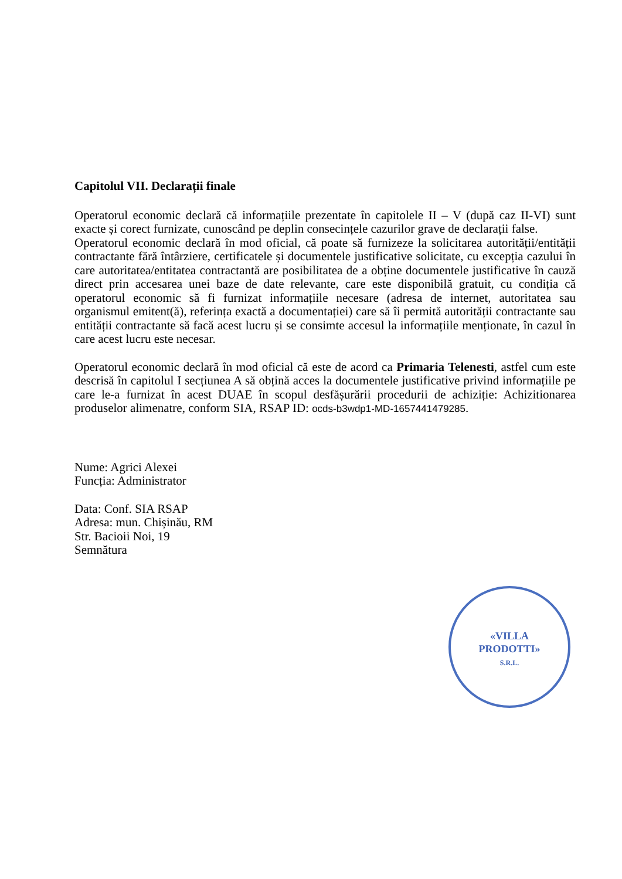Capitolul VII. Declarații finale
Operatorul economic declară că informațiile prezentate în capitolele II – V (după caz II-VI) sunt exacte și corect furnizate, cunoscând pe deplin consecințele cazurilor grave de declarații false.
Operatorul economic declară în mod oficial, că poate să furnizeze la solicitarea autorității/entității contractante fără întârziere, certificatele și documentele justificative solicitate, cu excepția cazului în care autoritatea/entitatea contractantă are posibilitatea de a obține documentele justificative în cauză direct prin accesarea unei baze de date relevante, care este disponibilă gratuit, cu condiția că operatorul economic să fi furnizat informațiile necesare (adresa de internet, autoritatea sau organismul emitent(ă), referința exactă a documentației) care să îi permită autorității contractante sau entității contractante să facă acest lucru și se consimte accesul la informațiile menționate, în cazul în care acest lucru este necesar.
Operatorul economic declară în mod oficial că este de acord ca Primaria Telenesti, astfel cum este descrisă în capitolul I secțiunea A să obțină acces la documentele justificative privind informațiile pe care le-a furnizat în acest DUAE în scopul desfășurării procedurii de achiziție: Achizitionarea produselor alimenatre, conform SIA, RSAP ID: ocds-b3wdp1-MD-1657441479285.
Nume: Agrici Alexei
Funcția: Administrator
Data: Conf. SIA RSAP
Adresa: mun. Chișinău, RM
Str. Bacioii Noi, 19
Semnătura
«VILLA
PRODOTTI»
S.R.L.